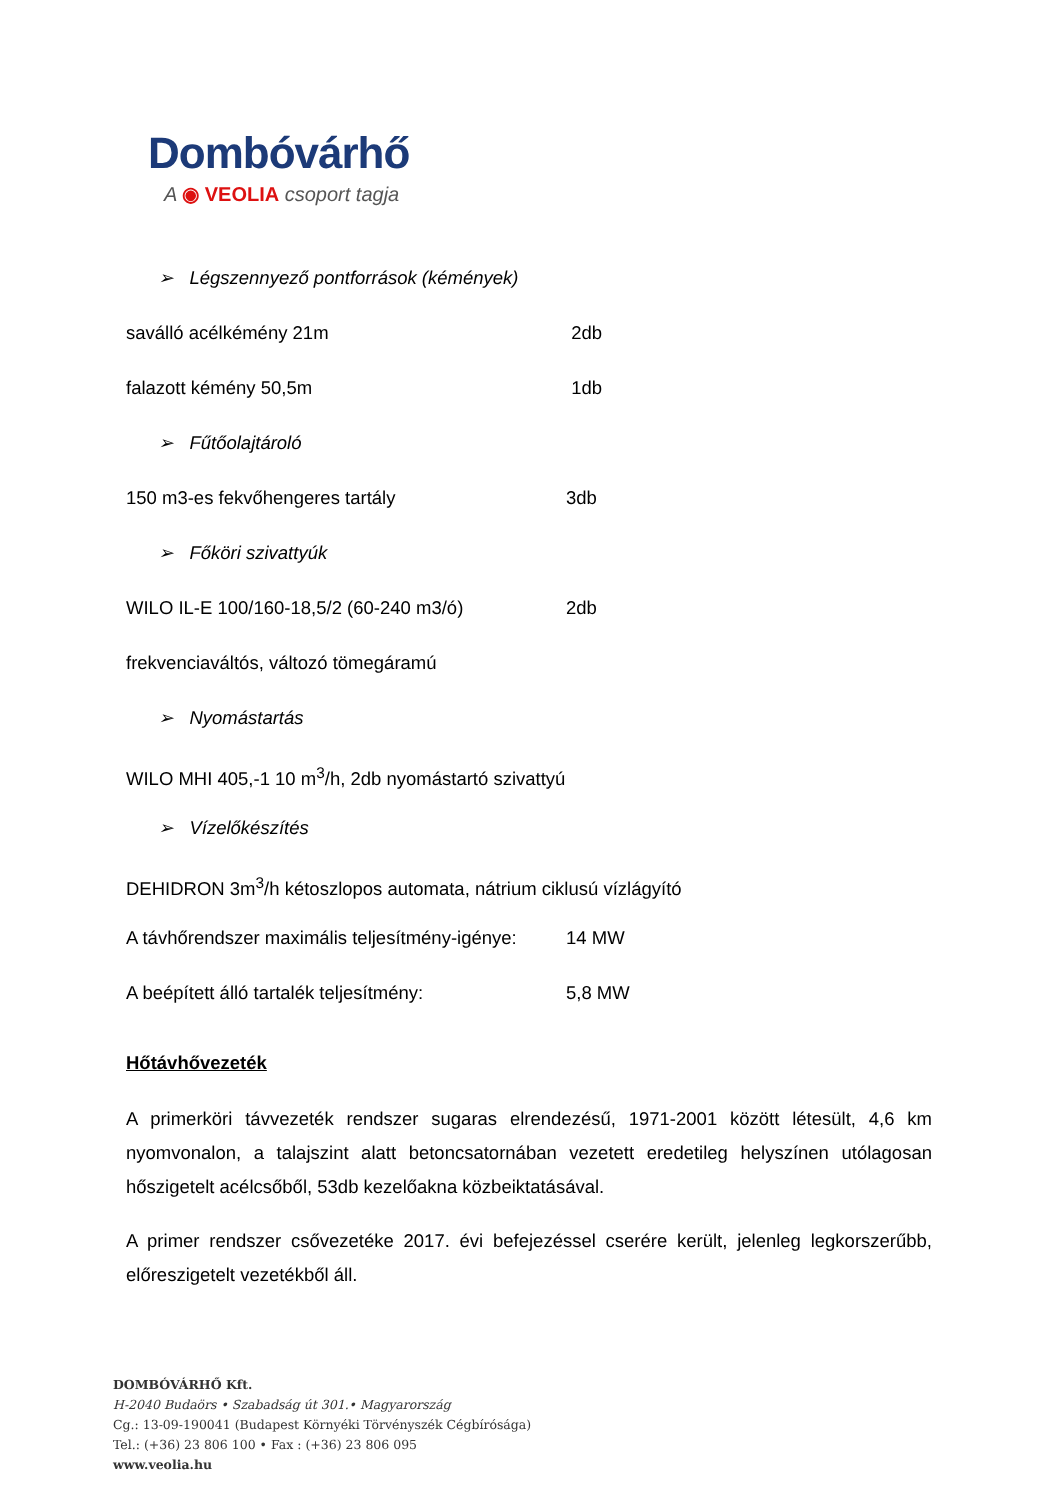Dombóvárhő
A ◉ VEOLIA csoport tagja
➢ Légszennyező pontforrások (kémények)
saválló acélkémény 21m 2db
falazott kémény 50,5m 1db
➢ Fűtőolajtároló
150 m3-es fekvőhengeres tartály 3db
➢ Főköri szivattyúk
WILO IL-E 100/160-18,5/2 (60-240 m3/ó) 2db
frekvenciaváltós, változó tömegáramú
➢ Nyomástartás
WILO MHI 405,-1 10 m<sup>3</sup>/h, 2db nyomástartó szivattyú
➢ Vízelőkészítés
DEHIDRON 3m<sup>3</sup>/h kétoszlopos automata, nátrium ciklusú vízlágyító
A távhőrendszer maximális teljesítmény-igénye: 14 MW
A beépített álló tartalék teljesítmény: 5,8 MW
Hőtávhővezeték
A primerköri távvezeték rendszer sugaras elrendezésű, 1971-2001 között létesült, 4,6 km nyomvonalon, a talajszint alatt betoncsatornában vezetett eredetileg helyszínen utólagosan hőszigetelt acélcsőből, 53db kezelőakna közbeiktatásával.
A primer rendszer csővezetéke 2017. évi befejezéssel cserére került, jelenleg legkorszerűbb, előreszigetelt vezetékből áll.
DOMBÓVÁRHŐ Kft.
H-2040 Budaörs • Szabadság út 301.• Magyarország
Cg.: 13-09-190041 (Budapest Környéki Törvényszék Cégbírósága)
Tel.: (+36) 23 806 100 • Fax : (+36) 23 806 095
www.veolia.hu